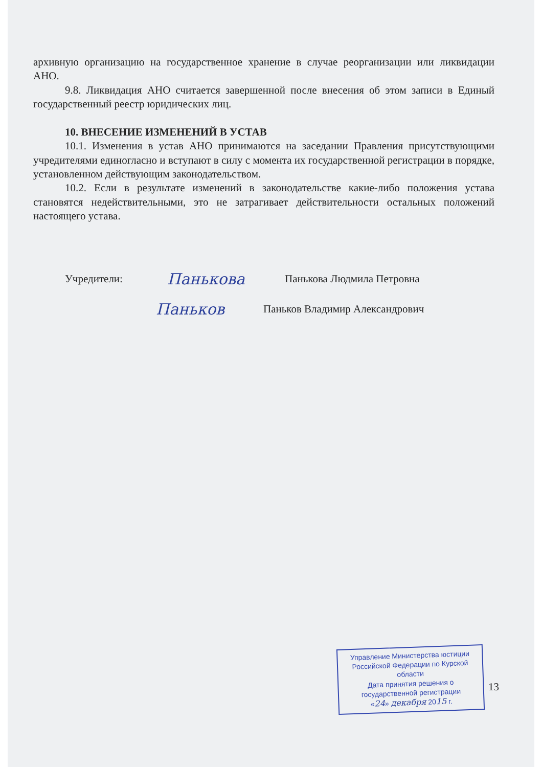архивную организацию на государственное хранение в случае реорганизации или ликвидации АНО.
9.8. Ликвидация АНО считается завершенной после внесения об этом записи в Единый государственный реестр юридических лиц.
10. ВНЕСЕНИЕ ИЗМЕНЕНИЙ В УСТАВ
10.1. Изменения в устав АНО принимаются на заседании Правления присутствующими учредителями единогласно и вступают в силу с момента их государственной регистрации в порядке, установленном действующим законодательством.
10.2. Если в результате изменений в законодательстве какие-либо положения устава становятся недействительными, это не затрагивает действительности остальных положений настоящего устава.
Учредители: Панькова Панькова Людмила Петровна
Паньков Паньков Владимир Александрович
Управление Министерства юстиции
Российской Федерации по Курской области
Дата принятия решения о государственной регистрации
«24» декабря 2015 г.
13